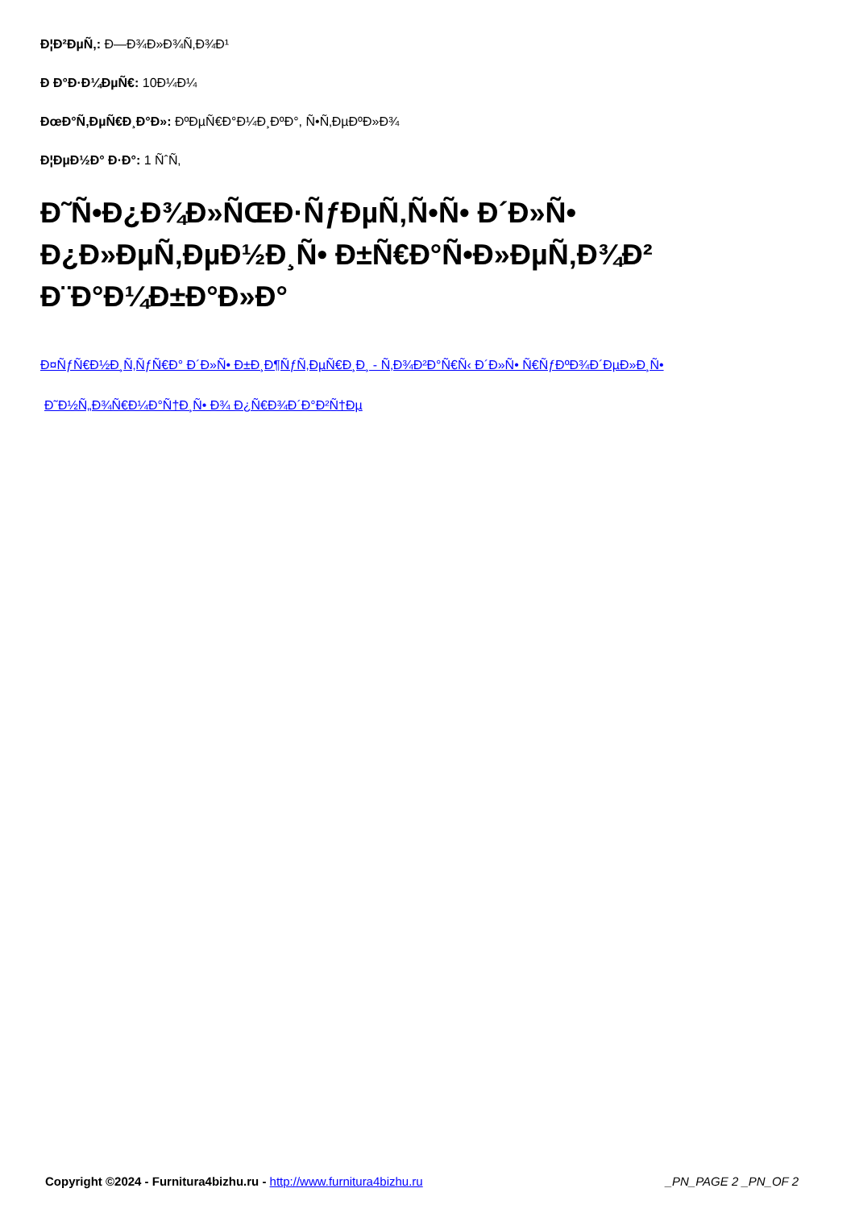Ð¦Ð²ÐµÑ‚: Ð—Ð¾Ð»Ð¾Ñ‚Ð¾Ð¹
Ð Ð°Ð·Ð¼ÐµÑ€: 10Ð¼Ð¼
ÐœÐ°Ñ‚ÐµÑ€Ð¸Ð°Ð»: ÐºÐµÑ€Ð°Ð¼Ð¸ÐºÐ°, Ñ•Ñ‚ÐµÐºÐ»Ð¾
Ð¦ÐµÐ½Ð° Ð·Ð°: 1 ÑˆÑ‚
Ð˜Ñ•Ð¿Ð¾Ð»ÑŒÐ·ÑƒÐµÑ‚Ñ•Ñ• Ð´Ð»Ñ• Ð¿Ð»ÐµÑ‚ÐµÐ½Ð¸Ñ• Ð±Ñ€Ð°Ñ•Ð»ÐµÑ‚Ð¾Ð² Ð¨Ð°Ð¼Ð±Ð°Ð»Ð°
Ð¤ÑƒÑ€Ð½Ð¸Ñ‚ÑƒÑ€Ð° Ð´Ð»Ñ• Ð±Ð¸Ð¶ÑƒÑ‚ÐµÑ€Ð¸Ð¸ - Ñ‚Ð¾Ð²Ð°Ñ€Ñ‹ Ð´Ð»Ñ• Ñ€ÑƒÐºÐ¾Ð´ÐµÐ»Ð¸Ñ•
Ð˜Ð½Ñ„Ð¾Ñ€Ð¼Ð°Ñ†Ð¸Ñ• Ð¾ Ð¿Ñ€Ð¾Ð´Ð°Ð²Ñ†Ðµ
Copyright ©2024 - Furnitura4bizhu.ru - http://www.furnitura4bizhu.ru _PN_PAGE 2 _PN_OF 2